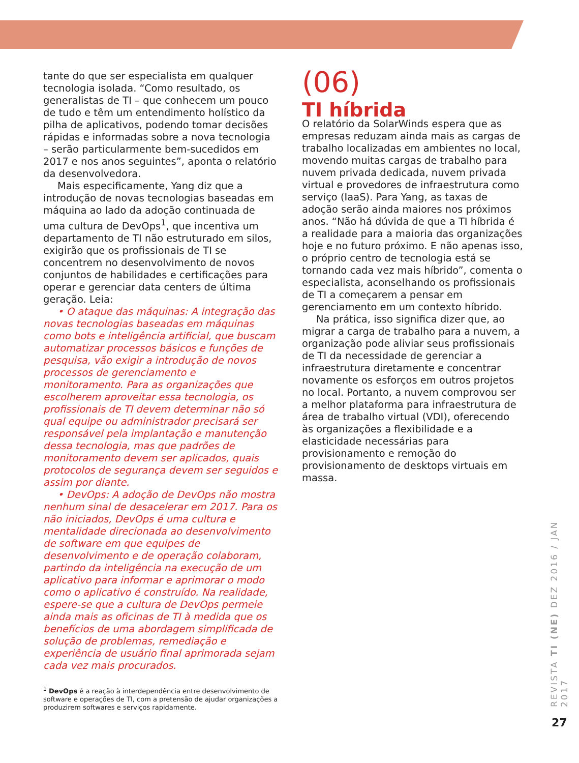tante do que ser especialista em qualquer tecnologia isolada. “Como resultado, os generalistas de TI – que conhecem um pouco de tudo e têm um entendimento holístico da pilha de aplicativos, podendo tomar decisões rápidas e informadas sobre a nova tecnologia – serão particularmente bem-sucedidos em 2017 e nos anos seguintes”, aponta o relatório da desenvolvedora.
Mais especificamente, Yang diz que a introdução de novas tecnologias baseadas em máquina ao lado da adoção continuada de uma cultura de DevOps<sup>1</sup>, que incentiva um departamento de TI não estruturado em silos, exigirão que os profissionais de TI se concentrem no desenvolvimento de novos conjuntos de habilidades e certificações para operar e gerenciar data centers de última geração. Leia:
• O ataque das máquinas: A integração das novas tecnologias baseadas em máquinas como bots e inteligência artificial, que buscam automatizar processos básicos e funções de pesquisa, vão exigir a introdução de novos processos de gerenciamento e monitoramento. Para as organizações que escolherem aproveitar essa tecnologia, os profissionais de TI devem determinar não só qual equipe ou administrador precisará ser responsável pela implantação e manutenção dessa tecnologia, mas que padrões de monitoramento devem ser aplicados, quais protocolos de segurança devem ser seguidos e assim por diante.
• DevOps: A adoção de DevOps não mostra nenhum sinal de desacelerar em 2017. Para os não iniciados, DevOps é uma cultura e mentalidade direcionada ao desenvolvimento de software em que equipes de desenvolvimento e de operação colaboram, partindo da inteligência na execução de um aplicativo para informar e aprimorar o modo como o aplicativo é construído. Na realidade, espere-se que a cultura de DevOps permeie ainda mais as oficinas de TI à medida que os benefícios de uma abordagem simplificada de solução de problemas, remediação e experiência de usuário final aprimorada sejam cada vez mais procurados.
<sup>1</sup> DevOps é a reação à interdependência entre desenvolvimento de software e operações de TI, com a pretensão de ajudar organizações a produzirem softwares e serviços rapidamente.
(06)
TI híbrida
O relatório da SolarWinds espera que as empresas reduzam ainda mais as cargas de trabalho localizadas em ambientes no local, movendo muitas cargas de trabalho para nuvem privada dedicada, nuvem privada virtual e provedores de infraestrutura como serviço (IaaS). Para Yang, as taxas de adoção serão ainda maiores nos próximos anos. “Não há dúvida de que a TI híbrida é a realidade para a maioria das organizações hoje e no futuro próximo. E não apenas isso, o próprio centro de tecnologia está se tornando cada vez mais híbrido”, comenta o especialista, aconselhando os profissionais de TI a começarem a pensar em gerenciamento em um contexto híbrido.
Na prática, isso significa dizer que, ao migrar a carga de trabalho para a nuvem, a organização pode aliviar seus profissionais de TI da necessidade de gerenciar a infraestrutura diretamente e concentrar novamente os esforços em outros projetos no local. Portanto, a nuvem comprovou ser a melhor plataforma para infraestrutura de área de trabalho virtual (VDI), oferecendo às organizações a flexibilidade e a elasticidade necessárias para provisionamento e remoção do provisionamento de desktops virtuais em massa.
REVISTA TI (NE) DEZ 2016 / JAN 2017
27